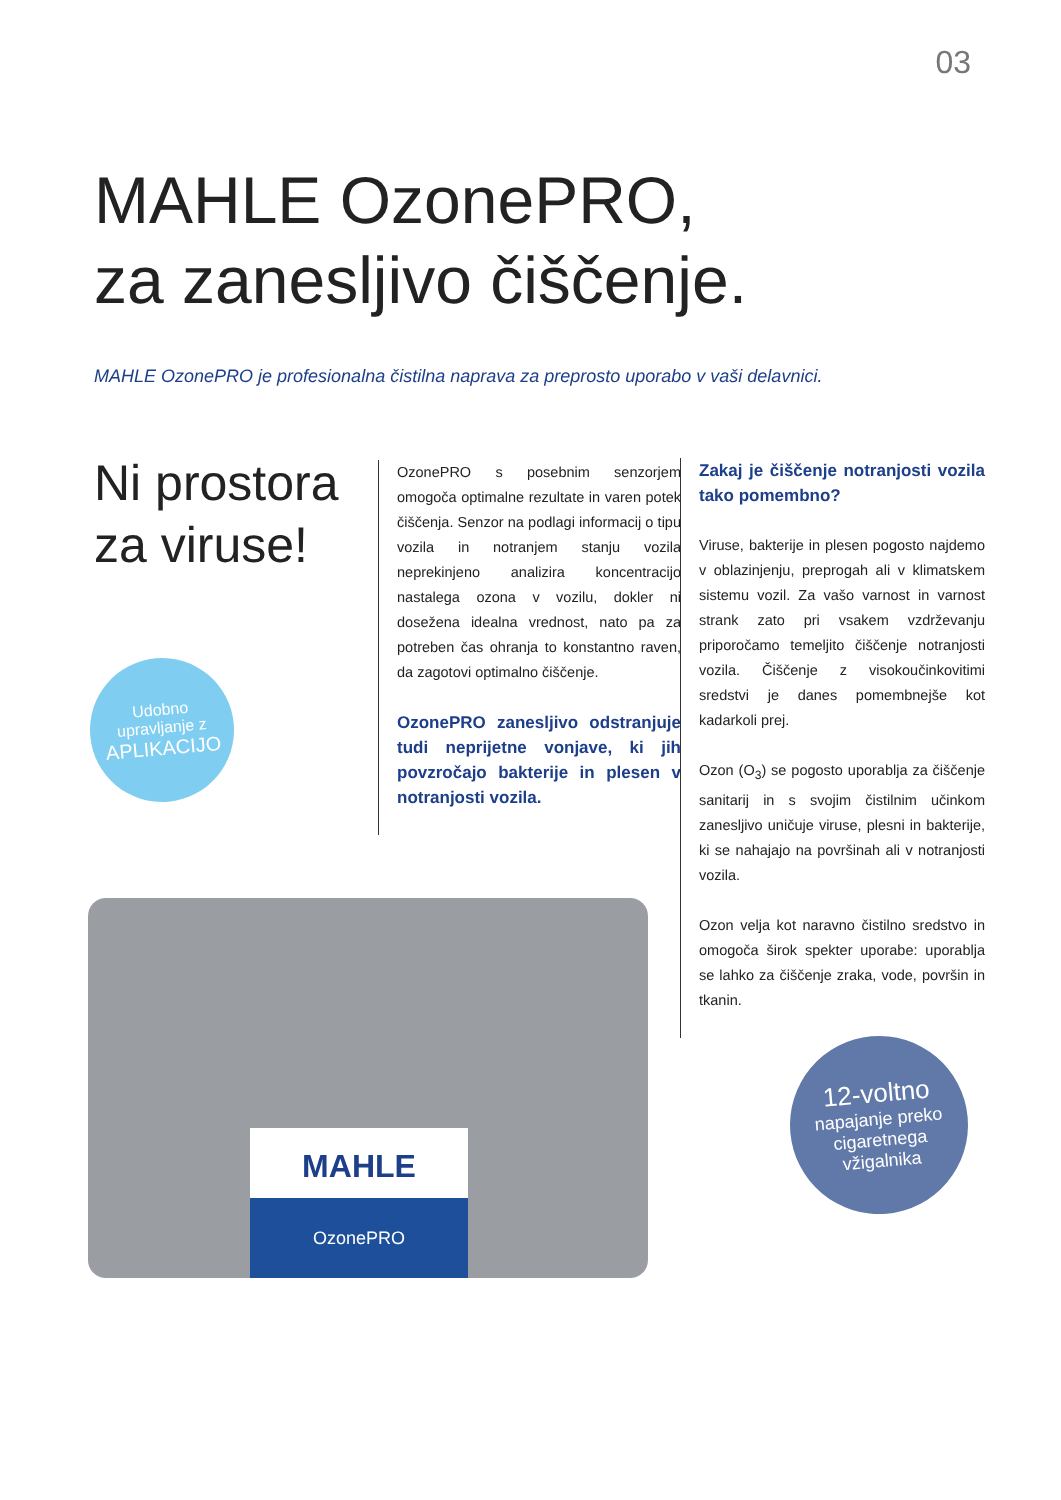03
MAHLE OzonePRO,
za zanesljivo čiščenje.
MAHLE OzonePRO je profesionalna čistilna naprava za preprosto uporabo v vaši delavnici.
Ni prostora za viruse!
Udobno
upravljanje z
APLIKACIJO
OzonePRO s posebnim senzorjem omogoča optimalne rezultate in varen potek čiščenja. Senzor na podlagi informacij o tipu vozila in notranjem stanju vozila neprekinjeno analizira koncentracijo nastalega ozona v vozilu, dokler ni dosežena idealna vrednost, nato pa za potreben čas ohranja to konstantno raven, da zagotovi optimalno čiščenje.
OzonePRO zanesljivo odstranjuje tudi neprijetne vonjave, ki jih povzročajo bakterije in plesen v notranjosti vozila.
Zakaj je čiščenje notranjosti vozila tako pomembno?
Viruse, bakterije in plesen pogosto najdemo v oblazinjenju, preprogah ali v klimatskem sistemu vozil. Za vašo varnost in varnost strank zato pri vsakem vzdrževanju priporočamo temeljito čiščenje notranjosti vozila. Čiščenje z visokoučinkovitimi sredstvi je danes pomembnejše kot kadarkoli prej.
Ozon (O<sub>3</sub>) se pogosto uporablja za čiščenje sanitarij in s svojim čistilnim učinkom zanesljivo uničuje viruse, plesni in bakterije, ki se nahajajo na površinah ali v notranjosti vozila.
Ozon velja kot naravno čistilno sredstvo in omogoča širok spekter uporabe: uporablja se lahko za čiščenje zraka, vode, površin in tkanin.
MAHLE
OzonePRO
12-voltno
napajanje preko
cigaretnega
vžigalnika